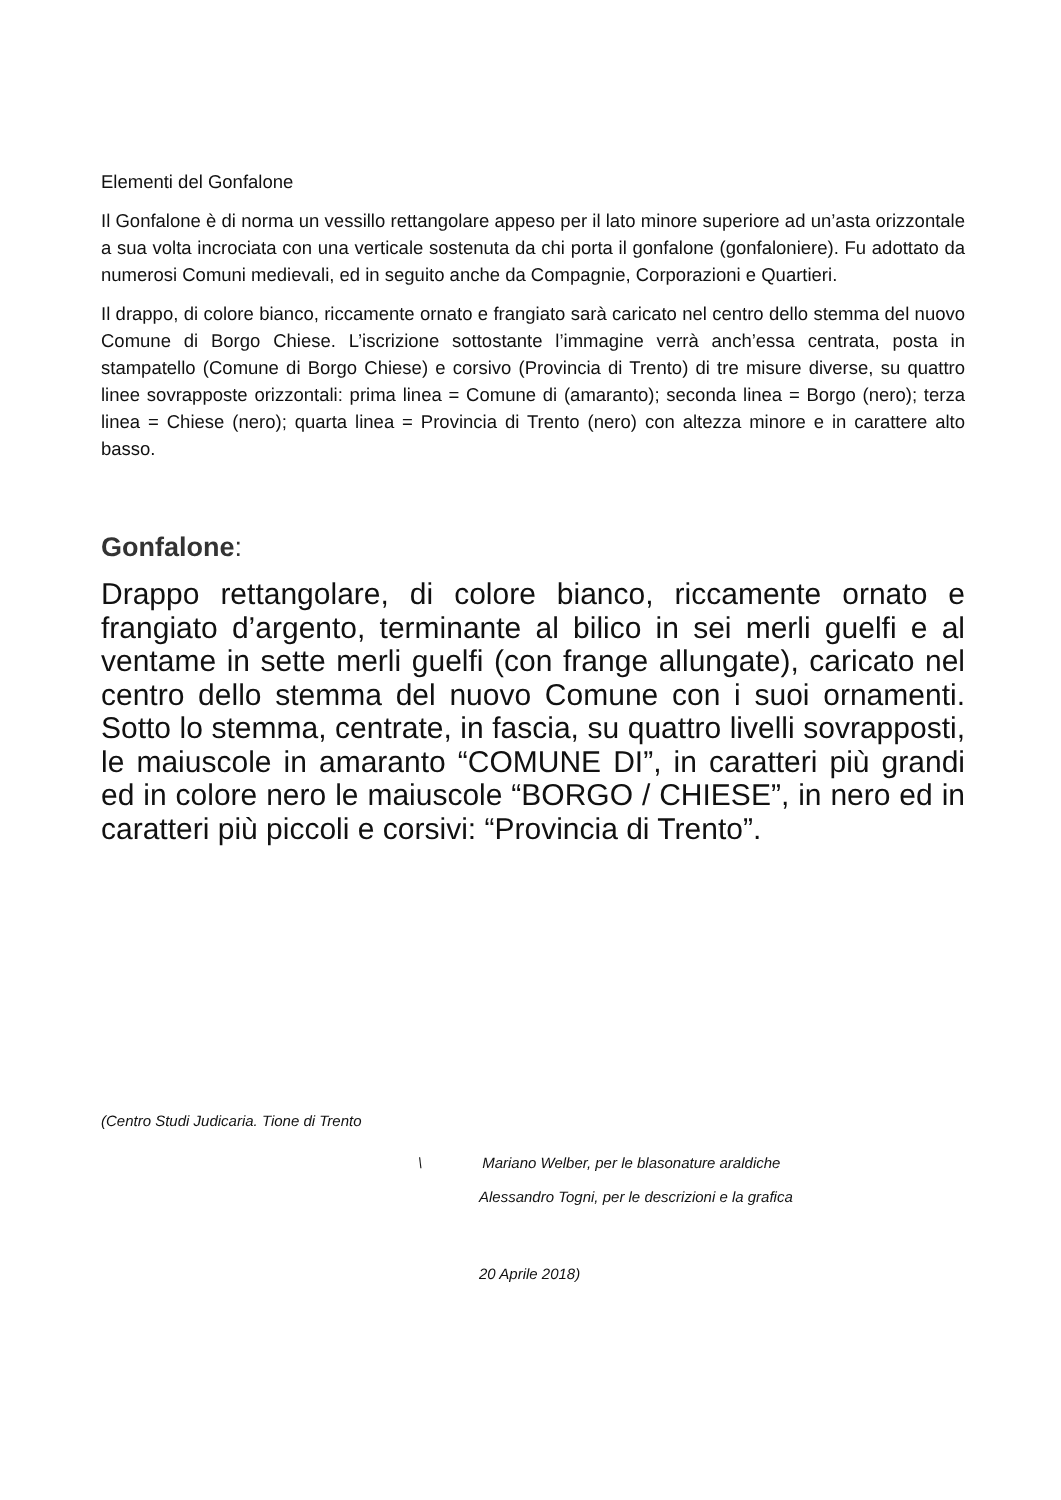Elementi del Gonfalone
Il Gonfalone è di norma un vessillo rettangolare appeso per il lato minore superiore ad un’asta orizzontale a sua volta incrociata con una verticale sostenuta da chi porta il gonfalone (gonfaloniere). Fu adottato da numerosi Comuni medievali, ed in seguito anche da Compagnie, Corporazioni e Quartieri.
Il drappo, di colore bianco, riccamente ornato e frangiato sarà caricato nel centro dello stemma del nuovo Comune di Borgo Chiese. L’iscrizione sottostante l’immagine verrà anch’essa centrata, posta in stampatello (Comune di Borgo Chiese) e corsivo (Provincia di Trento) di tre misure diverse, su quattro linee sovrapposte orizzontali: prima linea = Comune di (amaranto); seconda linea = Borgo (nero); terza linea = Chiese (nero); quarta linea = Provincia di Trento (nero) con altezza minore e in carattere alto basso.
Gonfalone:
Drappo rettangolare, di colore bianco, riccamente ornato e frangiato d’argento, terminante al bilico in sei merli guelfi e al ventame in sette merli guelfi (con frange allungate), caricato nel centro dello stemma del nuovo Comune con i suoi ornamenti. Sotto lo stemma, centrate, in fascia, su quattro livelli sovrapposti, le maiuscole in amaranto “COMUNE DI”, in caratteri più grandi ed in colore nero le maiuscole “BORGO / CHIESE”, in nero ed in caratteri più piccoli e corsivi: “Provincia di Trento”.
(Centro Studi Judicaria. Tione di Trento
\ Mariano Welber, per le blasonature araldiche
Alessandro Togni, per le descrizioni e la grafica
20 Aprile 2018)